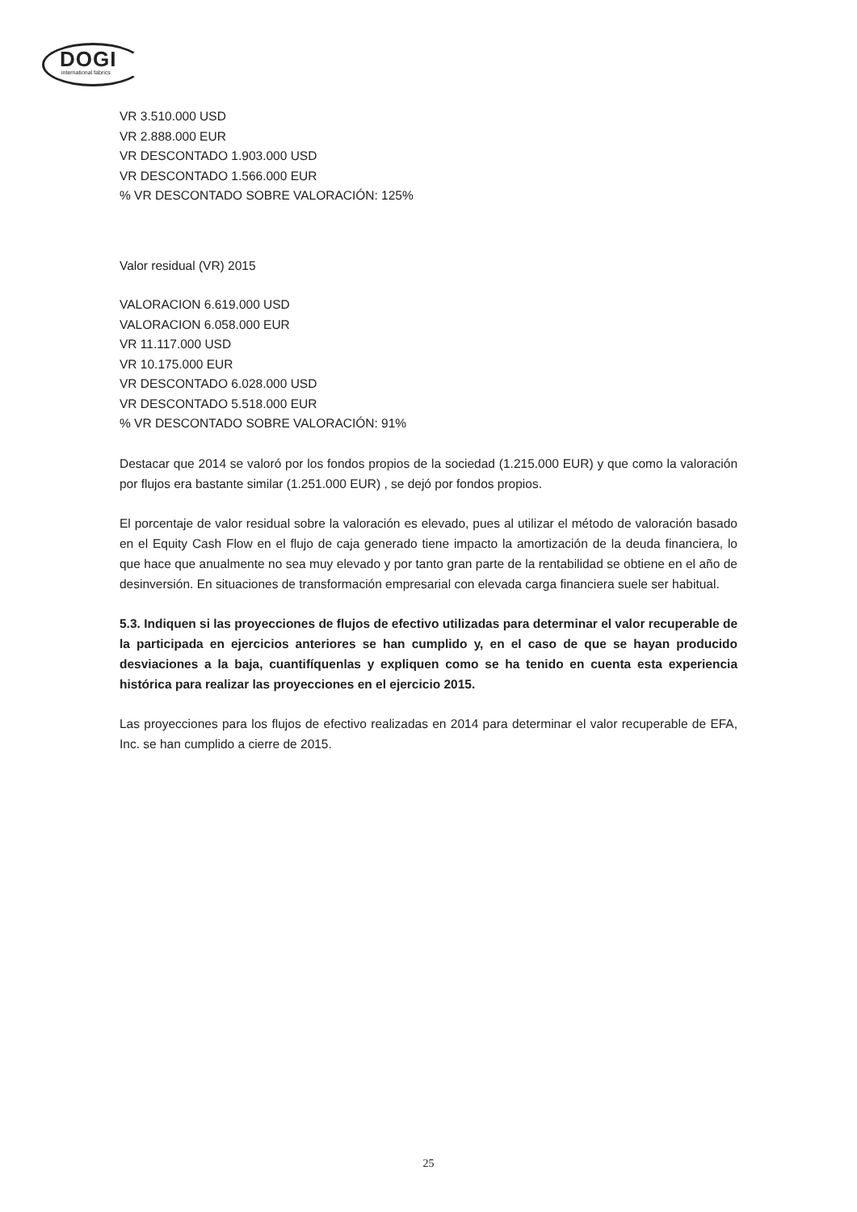DOGI
international fabrics
VR 3.510.000 USD
VR 2.888.000 EUR
VR DESCONTADO 1.903.000 USD
VR DESCONTADO 1.566.000 EUR
% VR DESCONTADO SOBRE VALORACIÓN: 125%
Valor residual (VR) 2015
VALORACION 6.619.000 USD
VALORACION 6.058.000 EUR
VR 11.117.000 USD
VR 10.175.000 EUR
VR DESCONTADO 6.028.000 USD
VR DESCONTADO 5.518.000 EUR
% VR DESCONTADO SOBRE VALORACIÓN: 91%
Destacar que 2014 se valoró por los fondos propios de la sociedad (1.215.000 EUR) y que como la valoración por flujos era bastante similar (1.251.000 EUR) , se dejó por fondos propios.
El porcentaje de valor residual sobre la valoración es elevado, pues al utilizar el método de valoración basado en el Equity Cash Flow en el flujo de caja generado tiene impacto la amortización de la deuda financiera, lo que hace que anualmente no sea muy elevado y por tanto gran parte de la rentabilidad se obtiene en el año de desinversión. En situaciones de transformación empresarial con elevada carga financiera suele ser habitual.
5.3. Indiquen si las proyecciones de flujos de efectivo utilizadas para determinar el valor recuperable de la participada en ejercicios anteriores se han cumplido y, en el caso de que se hayan producido desviaciones a la baja, cuantifíquenlas y expliquen como se ha tenido en cuenta esta experiencia histórica para realizar las proyecciones en el ejercicio 2015.
Las proyecciones para los flujos de efectivo realizadas en 2014 para determinar el valor recuperable de EFA, Inc. se han cumplido a cierre de 2015.
25